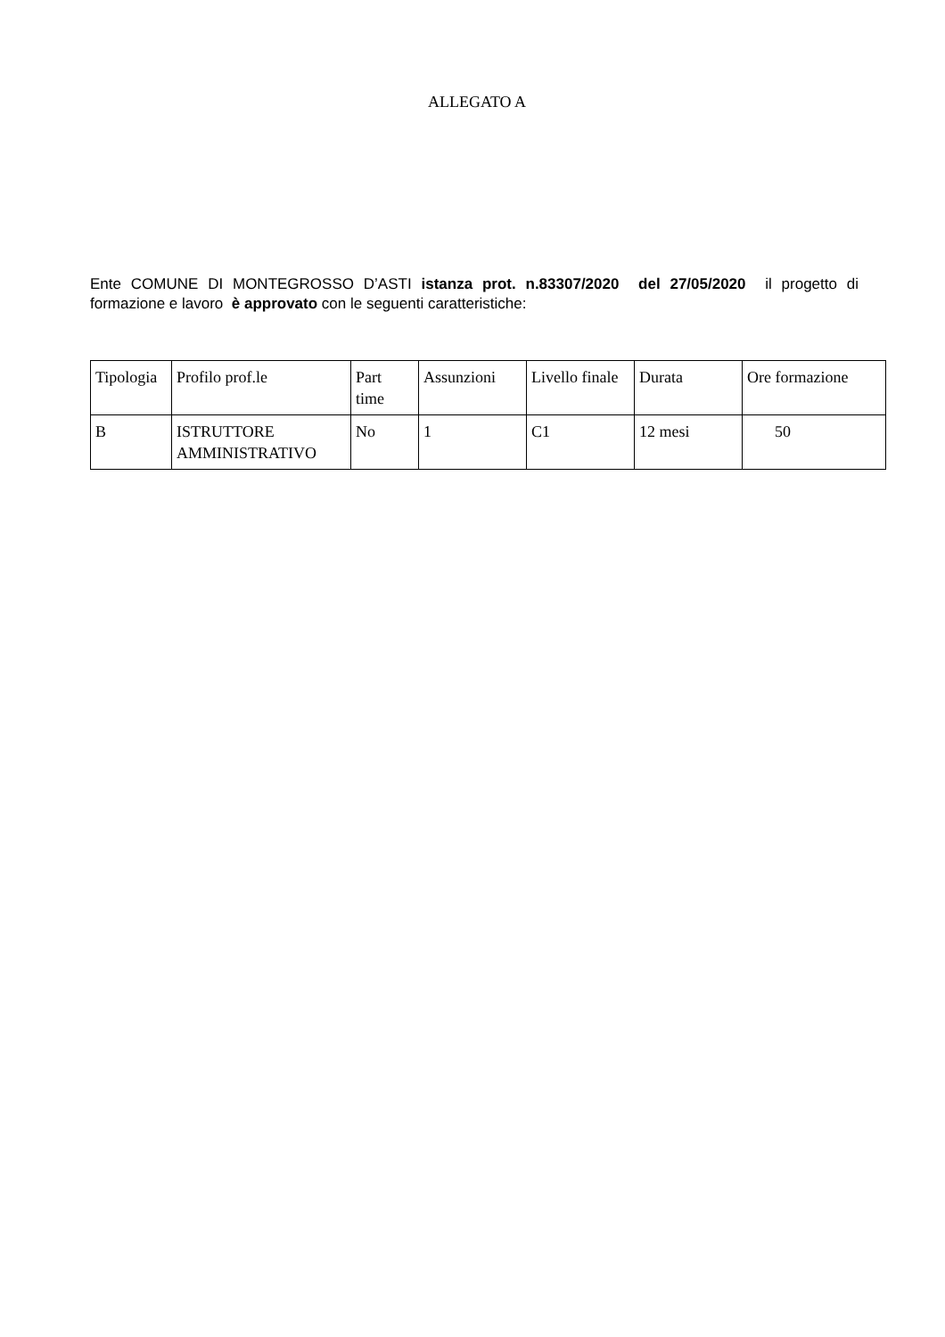ALLEGATO A
Ente COMUNE DI MONTEGROSSO D’ASTI istanza prot. n.83307/2020 del 27/05/2020 il progetto di formazione e lavoro è approvato con le seguenti caratteristiche:
| Tipologia | Profilo prof.le | Part time | Assunzioni | Livello finale | Durata | Ore formazione |
| B | ISTRUTTORE AMMINISTRATIVO | No | 1 | C1 | 12 mesi | 50 |